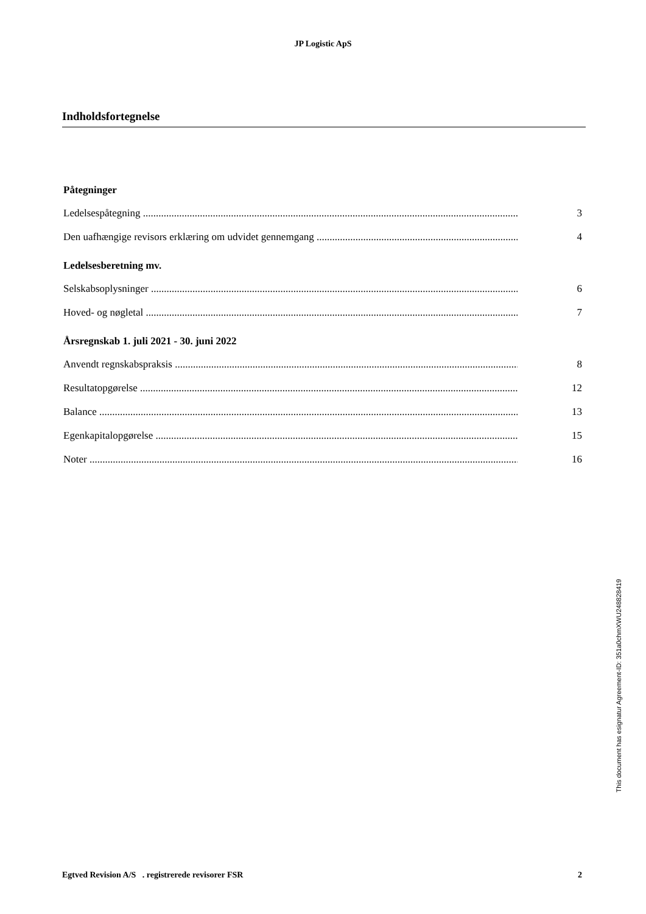JP Logistic ApS
Indholdsfortegnelse
Påtegninger
Ledelsespåtegning 3
Den uafhængige revisors erklæring om udvidet gennemgang 4
Ledelsesberetning mv.
Selskabsoplysninger 6
Hoved- og nøgletal 7
Årsregnskab 1. juli 2021 - 30. juni 2022
Anvendt regnskabspraksis 8
Resultatopgørelse 12
Balance 13
Egenkapitalopgørelse 15
Noter 16
This document has esignatur Agreement-ID: 351a0chmXWU248828419
Egtved Revision A/S . registrerede revisorer FSR 2